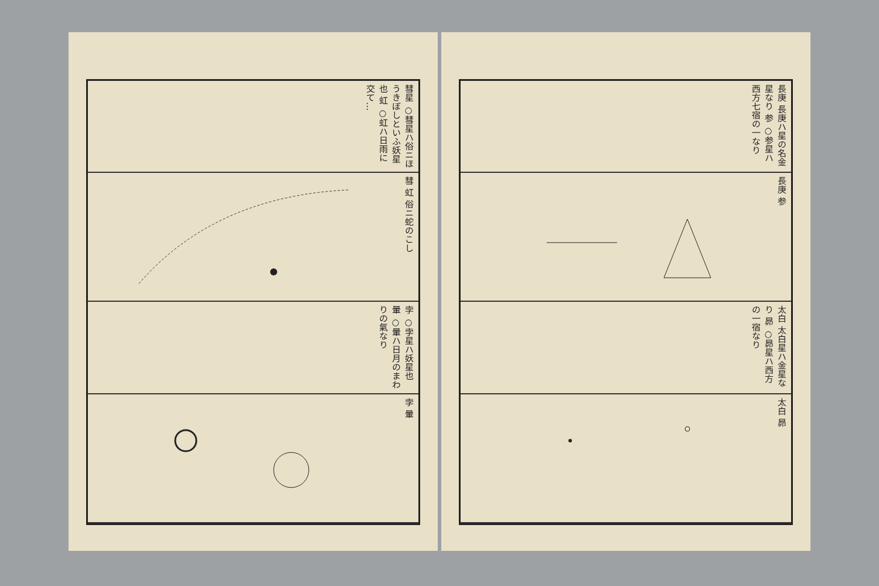彗星 ○彗星ハ俗ニほうきぼしといふ妖星也 虹 ○虹ハ日雨に交て…
彗 虹 俗ニ蛇のこし
孛 ○孛星ハ妖星也 暈 ○暈ハ日月のまわりの氣なり
孛 暈
長庚 長庚ハ星の名金星なり 参 ○参星ハ西方七宿の一なり
長庚 参
太白 太白星ハ金星なり 昴 ○昴星ハ西方の一宿なり
太白 昴